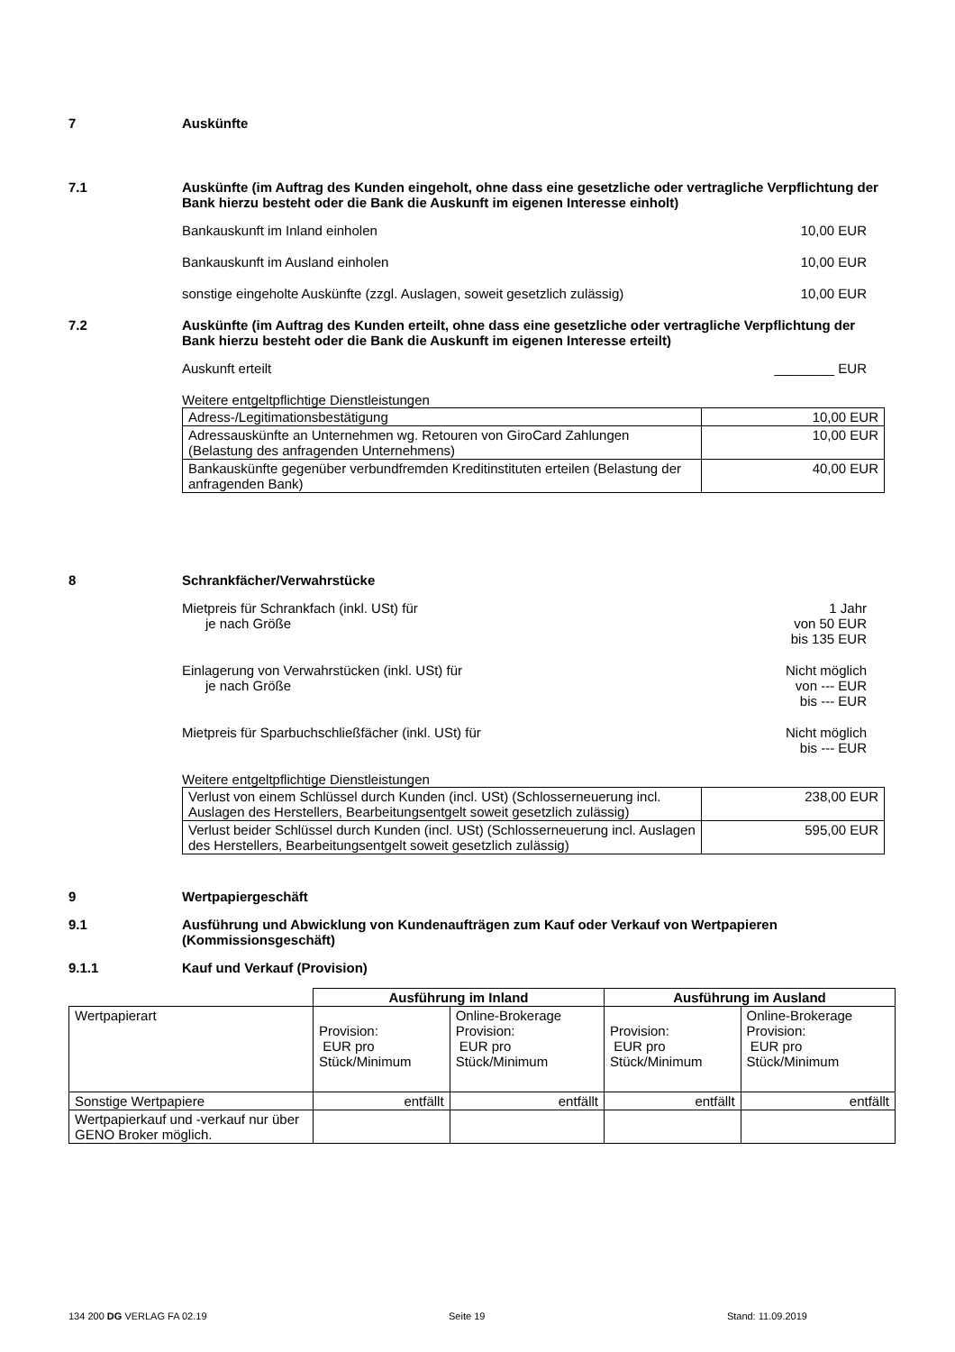7 Auskünfte
7.1 Auskünfte (im Auftrag des Kunden eingeholt, ohne dass eine gesetzliche oder vertragliche Verpflichtung der Bank hierzu besteht oder die Bank die Auskunft im eigenen Interesse einholt)
Bankauskunft im Inland einholen 10,00 EUR
Bankauskunft im Ausland einholen 10,00 EUR
sonstige eingeholte Auskünfte (zzgl. Auslagen, soweit gesetzlich zulässig) 10,00 EUR
7.2 Auskünfte (im Auftrag des Kunden erteilt, ohne dass eine gesetzliche oder vertragliche Verpflichtung der Bank hierzu besteht oder die Bank die Auskunft im eigenen Interesse erteilt)
Auskunft erteilt ________ EUR
Weitere entgeltpflichtige Dienstleistungen
| Adress-/Legitimationsbestätigung | 10,00 EUR |
| Adressauskünfte an Unternehmen wg. Retouren von GiroCard Zahlungen (Belastung des anfragenden Unternehmens) | 10,00 EUR |
| Bankauskünfte gegenüber verbundfremden Kreditinstituten erteilen (Belastung der anfragenden Bank) | 40,00 EUR |
8 Schrankfächer/Verwahrstücke
Mietpreis für Schrankfach (inkl. USt) für
je nach Größe 1 Jahr
von 50 EUR
bis 135 EUR
Einlagerung von Verwahrstücken (inkl. USt) für
je nach Größe Nicht möglich
von --- EUR
bis --- EUR
Mietpreis für Sparbuchschließfächer (inkl. USt) für Nicht möglich
bis --- EUR
Weitere entgeltpflichtige Dienstleistungen
| Verlust von einem Schlüssel durch Kunden (incl. USt) (Schlosserneuerung incl. Auslagen des Herstellers, Bearbeitungsentgelt soweit gesetzlich zulässig) | 238,00 EUR |
| Verlust beider Schlüssel durch Kunden (incl. USt) (Schlosserneuerung incl. Auslagen des Herstellers, Bearbeitungsentgelt soweit gesetzlich zulässig) | 595,00 EUR |
9 Wertpapiergeschäft
9.1 Ausführung und Abwicklung von Kundenaufträgen zum Kauf oder Verkauf von Wertpapieren (Kommissionsgeschäft)
9.1.1 Kauf und Verkauf (Provision)
| | Ausführung im Inland | | Ausführung im Ausland | |
| --- | --- | --- | --- | --- |
| Wertpapierart | Provision: EUR pro Stück/Minimum | Online-Brokerage Provision: EUR pro Stück/Minimum | Provision: EUR pro Stück/Minimum | Online-Brokerage Provision: EUR pro Stück/Minimum |
| Sonstige Wertpapiere | entfällt | entfällt | entfällt | entfällt |
| Wertpapierkauf und -verkauf nur über GENO Broker möglich. | | | | |
134 200 DG VERLAG FA 02.19 Seite 19 Stand: 11.09.2019